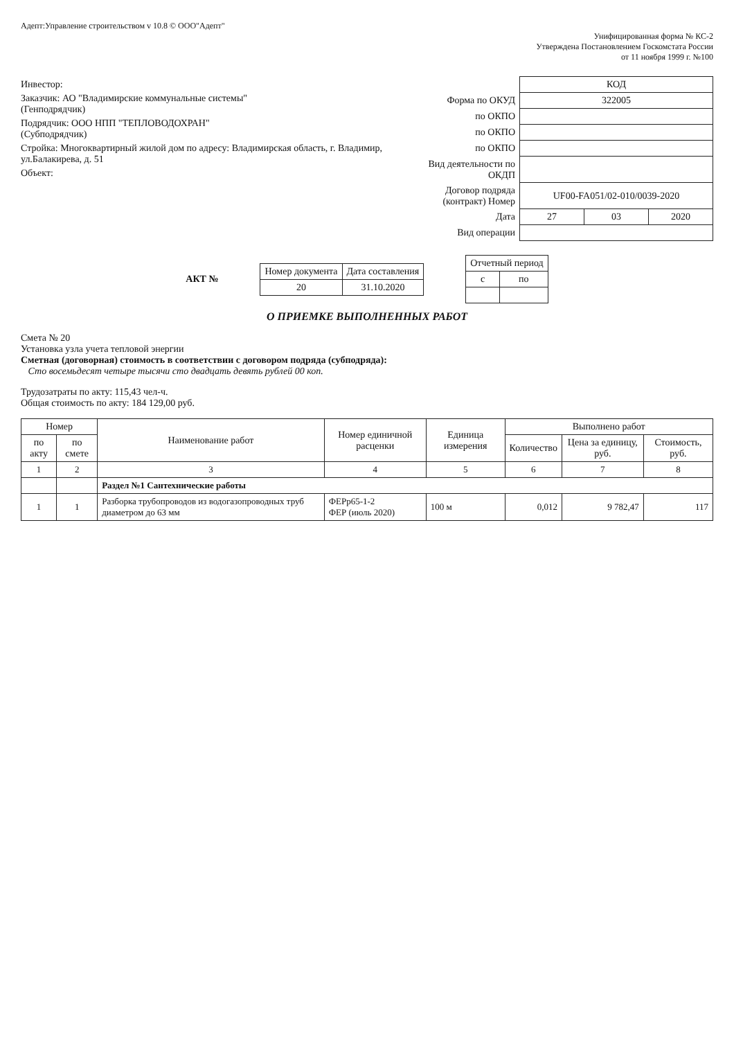Адепт:Управление строительством v 10.8 © ООО"Адепт"
Унифицированная форма № КС-2
Утверждена Постановлением Госкомстата России
от 11 ноября 1999 г. №100
Инвестор:
Заказчик: АО "Владимирские коммунальные системы"
(Генподрядчик)
Подрядчик: ООО НПП "ТЕПЛОВОДОХРАН"
(Субподрядчик)
Стройка: Многоквартирный жилой дом по адресу: Владимирская область, г. Владимир, ул.Балакирева, д. 51
Объект:
| | КОД | | |
| Форма по ОКУД | 322005 | | |
| по ОКПО | | | |
| по ОКПО | | | |
| по ОКПО | | | |
| Вид деятельности по ОКДП | | | |
| Договор подряда (контракт) Номер | UF00-FA051/02-010/0039-2020 | | |
| Дата | 27 | 03 | 2020 |
| Вид операции | | | |
АКТ №
| Номер документа | Дата составления |
| 20 | 31.10.2020 |
| Отчетный период | |
| с | по |
О ПРИЕМКЕ ВЫПОЛНЕННЫХ РАБОТ
Смета № 20
Установка узла учета тепловой энергии
Сметная (договорная) стоимость в соответствии с договором подряда (субподряда):
Сто восемьдесят четыре тысячи сто двадцать девять рублей 00 коп.
Трудозатраты по акту: 115,43 чел-ч.
Общая стоимость по акту: 184 129,00 руб.
| Номер | | Наименование работ | Номер единичной расценки | Единица измерения | Выполнено работ | | |
| --- | --- | --- | --- | --- | --- | --- | --- |
| по акту | по смете | | | | Количество | Цена за единицу, руб. | Стоимость, руб. |
| 1 | 2 | 3 | 4 | 5 | 6 | 7 | 8 |
| | | Раздел №1 Сантехнические работы | | | | | |
| 1 | 1 | Разборка трубопроводов из водогазопроводных труб диаметром до 63 мм | ФЕРр65-1-2 ФЕР (июль 2020) | 100 м | 0,012 | 9 782,47 | 117 |